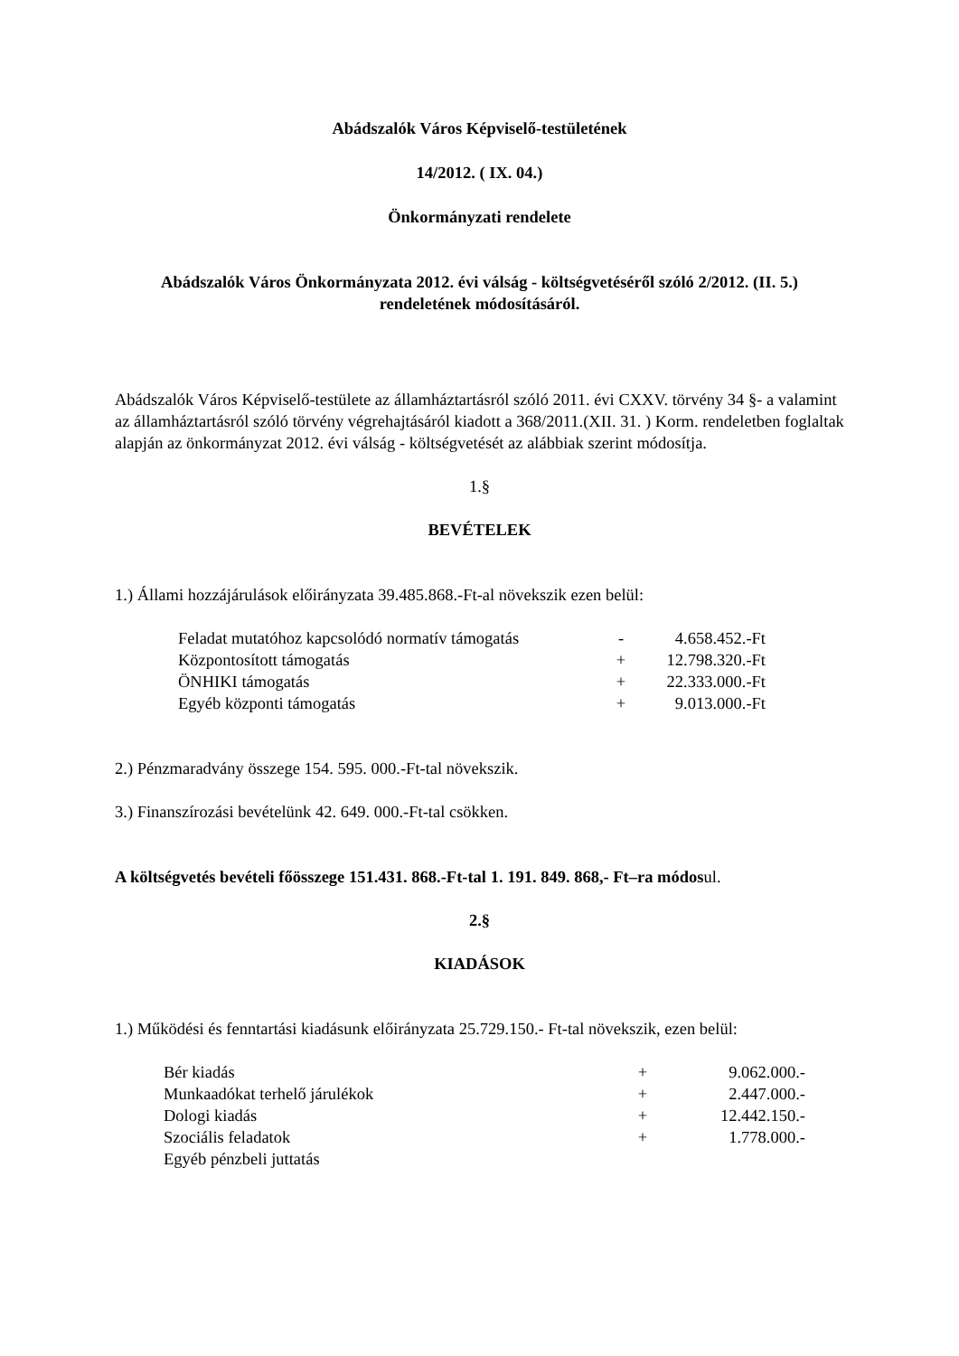Abádszalók Város Képviselő-testületének
14/2012. ( IX. 04.)
Önkormányzati rendelete
Abádszalók Város Önkormányzata 2012. évi válság - költségvetéséről szóló 2/2012. (II. 5.) rendeletének módosításáról.
Abádszalók Város Képviselő-testülete az államháztartásról szóló 2011. évi CXXV. törvény 34 §- a valamint az államháztartásról szóló törvény végrehajtásáról kiadott a 368/2011.(XII. 31. ) Korm. rendeletben foglaltak alapján az önkormányzat 2012. évi válság - költségvetését az alábbiak szerint módosítja.
1.§
BEVÉTELEK
1.) Állami hozzájárulások előirányzata 39.485.868.-Ft-al növekszik ezen belül:
| Feladat mutatóhoz kapcsolódó normatív támogatás | - | 4.658.452.-Ft |
| Központosított támogatás | + | 12.798.320.-Ft |
| ÖNHIKI támogatás | + | 22.333.000.-Ft |
| Egyéb központi támogatás | + | 9.013.000.-Ft |
2.) Pénzmaradvány összege 154. 595. 000.-Ft-tal növekszik.
3.) Finanszírozási bevételünk 42. 649. 000.-Ft-tal csökken.
A költségvetés bevételi főösszege 151.431. 868.-Ft-tal 1. 191. 849. 868,- Ft–ra módosul.
2.§
KIADÁSOK
1.) Működési és fenntartási kiadásunk előirányzata 25.729.150.- Ft-tal növekszik, ezen belül:
| Bér kiadás | + | 9.062.000.- |
| Munkaadókat terhelő járulékok | + | 2.447.000.- |
| Dologi kiadás | + | 12.442.150.- |
| Szociális feladatok | + | 1.778.000.- |
| Egyéb pénzbeli juttatás | | |